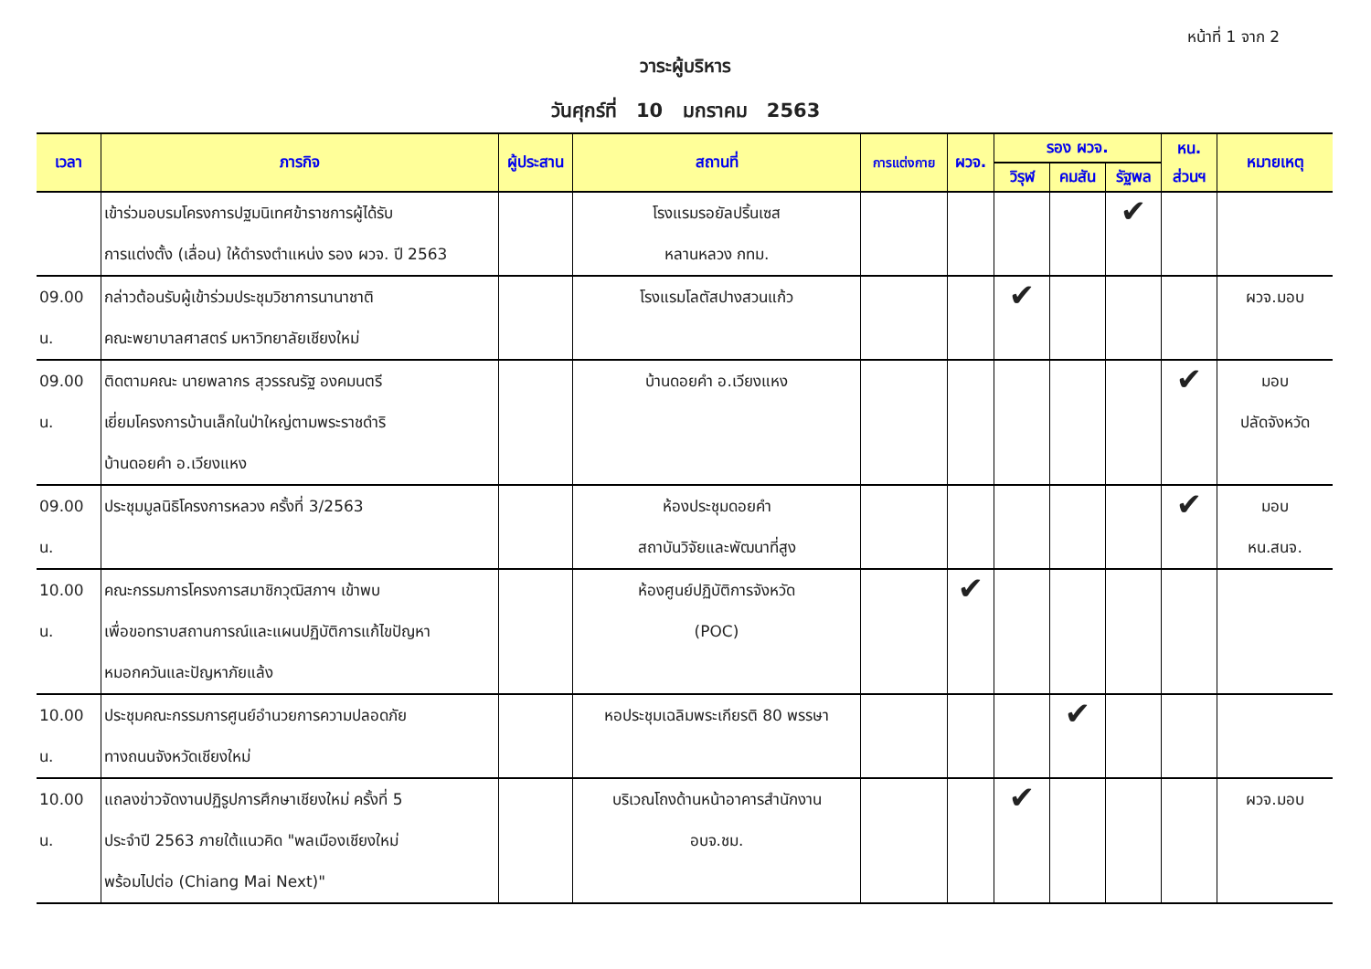หน้าที่ 1 จาก 2
วาระผู้บริหาร
วันศุกร์ที่ 10 มกราคม 2563
| เวลา | ภารกิจ | ผู้ประสาน | สถานที่ | การแต่งกาย | ผวจ. | รอง ผวจ. | | | หน. | หมายเหตุ |
| --- | --- | --- | --- | --- | --- | --- | --- | --- | --- | --- |
| | | | | | | วิรุฬ | คมสัน | รัฐพล | ส่วนฯ | |
| | เข้าร่วมอบรมโครงการปฐมนิเทศข้าราชการผู้ได้รับ การแต่งตั้ง (เลื่อน) ให้ดำรงตำแหน่ง รอง ผวจ. ปี 2563 | | โรงแรมรอยัลปริ้นเซส หลานหลวง กทม. | | | | | ✔ | | |
| 09.00 น. | กล่าวต้อนรับผู้เข้าร่วมประชุมวิชาการนานาชาติ คณะพยาบาลศาสตร์ มหาวิทยาลัยเชียงใหม่ | | โรงแรมโลตัสปางสวนแก้ว | | | ✔ | | | | ผวจ.มอบ |
| 09.00 น. | ติดตามคณะ นายพลากร สุวรรณรัฐ องคมนตรี เยี่ยมโครงการบ้านเล็กในป่าใหญ่ตามพระราชดำริ บ้านดอยคำ อ.เวียงแหง | | บ้านดอยคำ อ.เวียงแหง | | | | | | ✔ | มอบ ปลัดจังหวัด |
| 09.00 น. | ประชุมมูลนิธิโครงการหลวง ครั้งที่ 3/2563 | | ห้องประชุมดอยคำ สถาบันวิจัยและพัฒนาที่สูง | | | | | | ✔ | มอบ หน.สนจ. |
| 10.00 น. | คณะกรรมการโครงการสมาชิกวุฒิสภาฯ เข้าพบ เพื่อขอทราบสถานการณ์และแผนปฏิบัติการแก้ไขปัญหา หมอกควันและปัญหาภัยแล้ง | | ห้องศูนย์ปฏิบัติการจังหวัด (POC) | | ✔ | | | | | |
| 10.00 น. | ประชุมคณะกรรมการศูนย์อำนวยการความปลอดภัย ทางถนนจังหวัดเชียงใหม่ | | หอประชุมเฉลิมพระเกียรติ 80 พรรษา | | | | ✔ | | | |
| 10.00 น. | แถลงข่าวจัดงานปฏิรูปการศึกษาเชียงใหม่ ครั้งที่ 5 ประจำปี 2563 ภายใต้แนวคิด "พลเมืองเชียงใหม่ พร้อมไปต่อ (Chiang Mai Next)" | | บริเวณโถงด้านหน้าอาคารสำนักงาน อบจ.ชม. | | | ✔ | | | | ผวจ.มอบ |